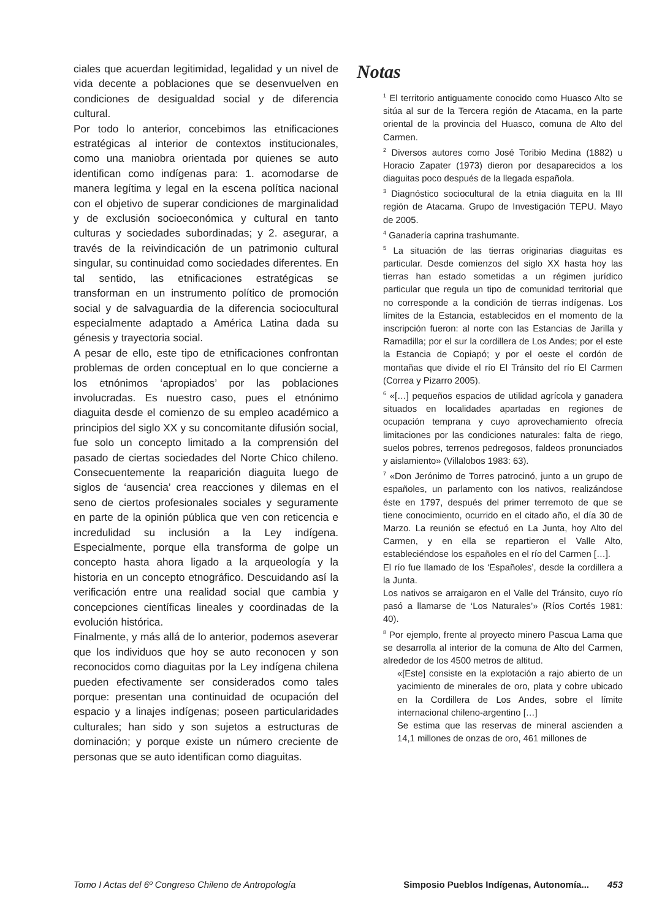ciales que acuerdan legitimidad, legalidad y un nivel de vida decente a poblaciones que se desenvuelven en condiciones de desigualdad social y de diferencia cultural.
Por todo lo anterior, concebimos las etnificaciones estratégicas al interior de contextos institucionales, como una maniobra orientada por quienes se auto identifican como indígenas para: 1. acomodarse de manera legítima y legal en la escena política nacional con el objetivo de superar condiciones de marginalidad y de exclusión socioeconómica y cultural en tanto culturas y sociedades subordinadas; y 2. asegurar, a través de la reivindicación de un patrimonio cultural singular, su continuidad como sociedades diferentes. En tal sentido, las etnificaciones estratégicas se transforman en un instrumento político de promoción social y de salvaguardia de la diferencia sociocultural especialmente adaptado a América Latina dada su génesis y trayectoria social.
A pesar de ello, este tipo de etnificaciones confrontan problemas de orden conceptual en lo que concierne a los etnónimos ‘apropiados’ por las poblaciones involucradas. Es nuestro caso, pues el etnónimo diaguita desde el comienzo de su empleo académico a principios del siglo XX y su concomitante difusión social, fue solo un concepto limitado a la comprensión del pasado de ciertas sociedades del Norte Chico chileno. Consecuentemente la reaparición diaguita luego de siglos de ‘ausencia’ crea reacciones y dilemas en el seno de ciertos profesionales sociales y seguramente en parte de la opinión pública que ven con reticencia e incredulidad su inclusión a la Ley indígena. Especialmente, porque ella transforma de golpe un concepto hasta ahora ligado a la arqueología y la historia en un concepto etnográfico. Descuidando así la verificación entre una realidad social que cambia y concepciones científicas lineales y coordinadas de la evolución histórica.
Finalmente, y más allá de lo anterior, podemos aseverar que los individuos que hoy se auto reconocen y son reconocidos como diaguitas por la Ley indígena chilena pueden efectivamente ser considerados como tales porque: presentan una continuidad de ocupación del espacio y a linajes indígenas; poseen particularidades culturales; han sido y son sujetos a estructuras de dominación; y porque existe un número creciente de personas que se auto identifican como diaguitas.
Notas
<sup>1</sup> El territorio antiguamente conocido como Huasco Alto se sitúa al sur de la Tercera región de Atacama, en la parte oriental de la provincia del Huasco, comuna de Alto del Carmen.
<sup>2</sup> Diversos autores como José Toribio Medina (1882) u Horacio Zapater (1973) dieron por desaparecidos a los diaguitas poco después de la llegada española.
<sup>3</sup> Diagnóstico sociocultural de la etnia diaguita en la III región de Atacama. Grupo de Investigación TEPU. Mayo de 2005.
<sup>4</sup> Ganadería caprina trashumante.
<sup>5</sup> La situación de las tierras originarias diaguitas es particular. Desde comienzos del siglo XX hasta hoy las tierras han estado sometidas a un régimen jurídico particular que regula un tipo de comunidad territorial que no corresponde a la condición de tierras indígenas. Los límites de la Estancia, establecidos en el momento de la inscripción fueron: al norte con las Estancias de Jarilla y Ramadilla; por el sur la cordillera de Los Andes; por el este la Estancia de Copiapó; y por el oeste el cordón de montañas que divide el río El Tránsito del río El Carmen (Correa y Pizarro 2005).
<sup>6</sup> «[…] pequeños espacios de utilidad agrícola y ganadera situados en localidades apartadas en regiones de ocupación temprana y cuyo aprovechamiento ofrecía limitaciones por las condiciones naturales: falta de riego, suelos pobres, terrenos pedregosos, faldeos pronunciados y aislamiento» (Villalobos 1983: 63).
<sup>7</sup> «Don Jerónimo de Torres patrocinó, junto a un grupo de españoles, un parlamento con los nativos, realizándose éste en 1797, después del primer terremoto de que se tiene conocimiento, ocurrido en el citado año, el día 30 de Marzo. La reunión se efectuó en La Junta, hoy Alto del Carmen, y en ella se repartieron el Valle Alto, estableciéndose los españoles en el río del Carmen […].
El río fue llamado de los ‘Españoles’, desde la cordillera a la Junta.
Los nativos se arraigaron en el Valle del Tránsito, cuyo río pasó a llamarse de ‘Los Naturales’» (Ríos Cortés 1981: 40).
<sup>8</sup> Por ejemplo, frente al proyecto minero Pascua Lama que se desarrolla al interior de la comuna de Alto del Carmen, alrededor de los 4500 metros de altitud.
«[Este] consiste en la explotación a rajo abierto de un yacimiento de minerales de oro, plata y cobre ubicado en la Cordillera de Los Andes, sobre el límite internacional chileno-argentino […]
Se estima que las reservas de mineral ascienden a 14,1 millones de onzas de oro, 461 millones de
Tomo I Actas del 6º Congreso Chileno de Antropología Simposio Pueblos Indígenas, Autonomía... 453